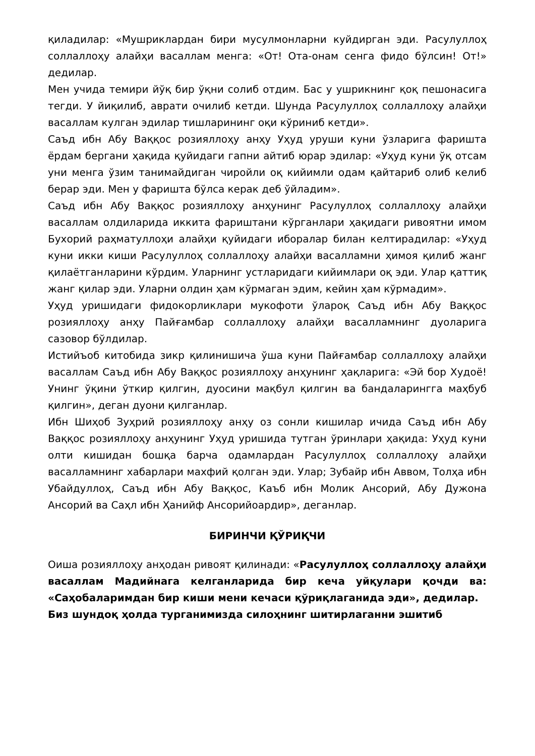қиладилар: «Мушриклардан бири мусулмонларни куйдирган эди. Расулуллоҳ соллаллоҳу алайҳи васаллам менга: «От! Ота-онам сенга фидо бўлсин! От!» дедилар.
Мен учида темири йўқ бир ўқни солиб отдим. Бас у ушрикнинг қоқ пешонасига тегди. У йиқилиб, аврати очилиб кетди. Шунда Расулуллоҳ соллаллоҳу алайҳи васаллам кулган эдилар тишларининг оқи кўриниб кетди».
Саъд ибн Абу Ваққос розияллоҳу анҳу Уҳуд уруши куни ўзларига фаришта ёрдам бергани ҳақида қуйидаги гапни айтиб юрар эдилар: «Уҳуд куни ўқ отсам уни менга ўзим танимайдиган чиройли оқ кийимли одам қайтариб олиб келиб берар эди. Мен у фаришта бўлса керак деб ўйладим».
Саъд ибн Абу Ваққос розияллоҳу анҳунинг Расулуллоҳ соллаллоҳу алайҳи васаллам олдиларида иккита фариштани кўрганлари ҳақидаги ривоятни имом Бухорий раҳматуллоҳи алайҳи қуйидаги иборалар билан келтирадилар: «Уҳуд куни икки киши Расулуллоҳ соллаллоҳу алайҳи васалламни ҳимоя қилиб жанг қилаётганларини кўрдим. Уларнинг устларидаги кийимлари оқ эди. Улар қаттиқ жанг қилар эди. Уларни олдин ҳам кўрмаган эдим, кейин ҳам кўрмадим».
Уҳуд уришидаги фидокорликлари мукофоти ўларoқ Саъд ибн Абу Ваққос розияллоҳу анҳу Пайғамбар соллаллоҳу алайҳи васалламнинг дуоларига сазовор бўлдилар.
Истийъоб китобида зикр қилинишича ўша куни Пайғамбар соллаллоҳу алайҳи васаллам Саъд ибн Абу Ваққос розияллоҳу анҳунинг ҳақларига: «Эй бор Худоё! Унинг ўқини ўткир қилгин, дуосини мақбул қилгин ва бандаларингга маҳбуб қилгин», деган дуони қилганлар.
Ибн Шиҳоб Зуҳрий розияллоҳу анҳу оз сонли кишилар ичида Саъд ибн Абу Ваққос розияллоҳу анҳунинг Уҳуд уришида тутган ўринлари ҳақида: Уҳуд куни олти кишидан бошқа барча одамлардан Расулуллоҳ соллаллоҳу алайҳи васалламнинг хабарлари махфий қолган эди. Улар; Зубайр ибн Аввом, Толҳа ибн Убайдуллоҳ, Саъд ибн Абу Ваққос, Каъб ибн Молик Ансорий, Абу Дужона Ансорий ва Саҳл ибн Ҳанийф Ансорийоардир», деганлар.
БИРИНЧИ ҚЎРИҚЧИ
Оиша розияллоҳу анҳодан ривоят қилинади: «Расулуллоҳ соллаллоҳу алайҳи васаллам Мадийнага келганларида бир кеча уйқулари қочди ва: «Саҳобаларимдан бир киши мени кечаси қўриқлаганида эди», дедилар.
Биз шундоқ ҳолда турганимизда силоҳнинг шитирлаганни эшитиб